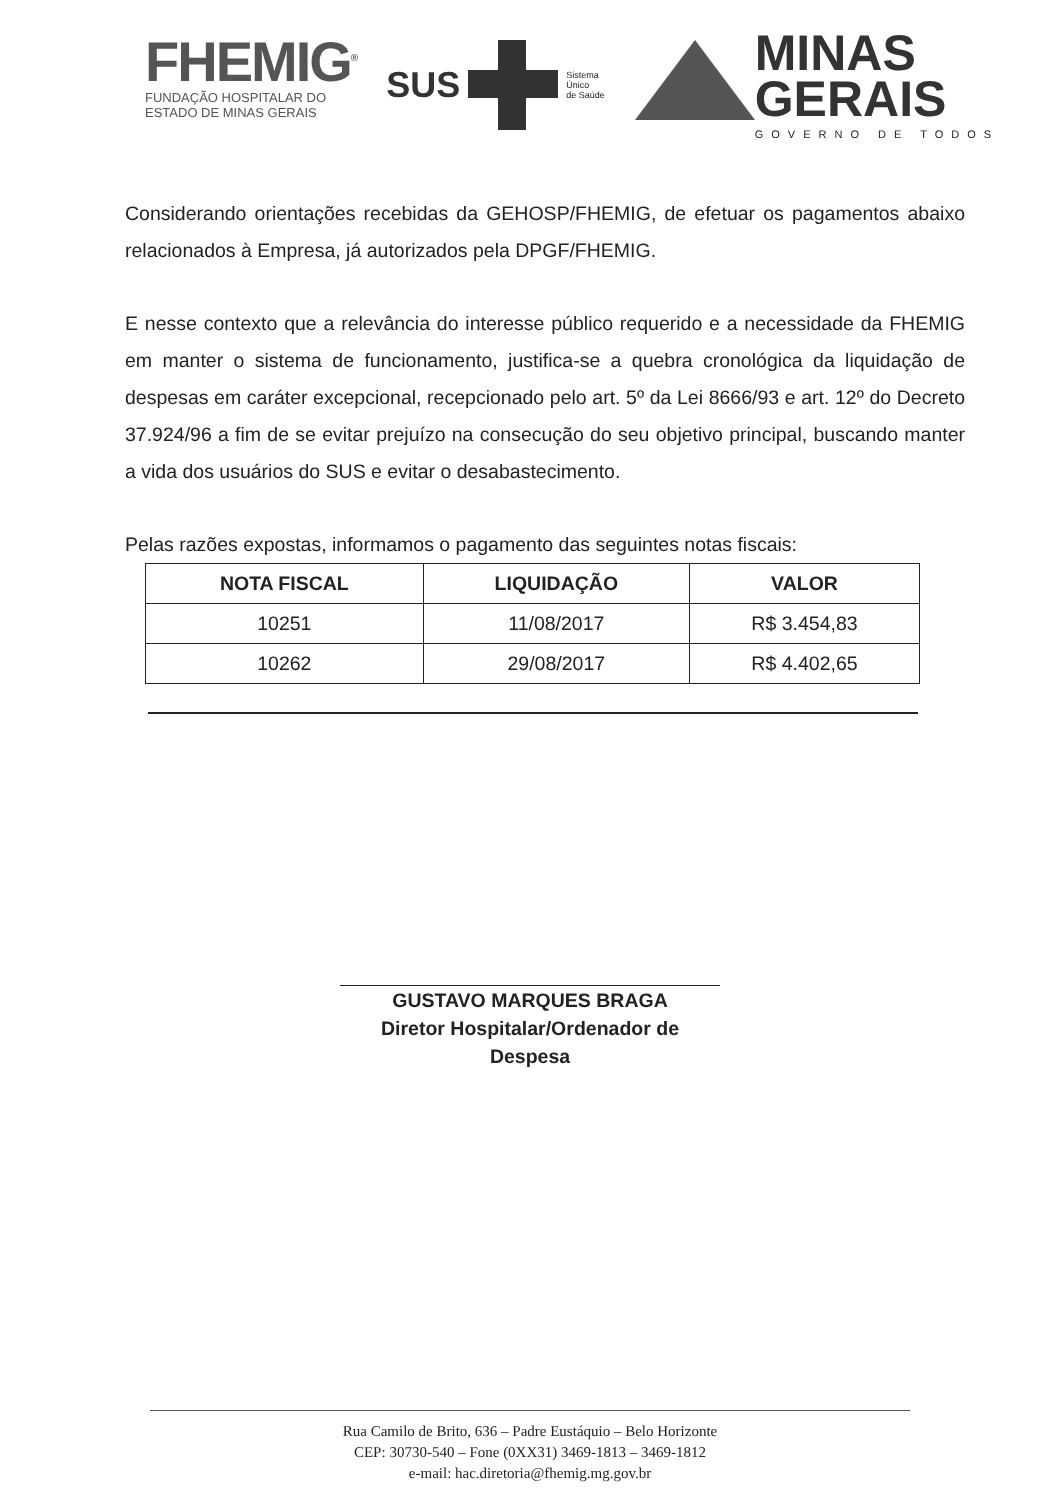FHEMIG<sup>®</sup>
FUNDAÇÃO HOSPITALAR DO
ESTADO DE MINAS GERAIS
SUS
Sistema
Único
de Saúde
MINAS
GERAIS
GOVERNO DE TODOS
Considerando orientações recebidas da GEHOSP/FHEMIG, de efetuar os pagamentos abaixo relacionados à Empresa, já autorizados pela DPGF/FHEMIG.
E nesse contexto que a relevância do interesse público requerido e a necessidade da FHEMIG em manter o sistema de funcionamento, justifica-se a quebra cronológica da liquidação de despesas em caráter excepcional, recepcionado pelo art. 5º da Lei 8666/93 e art. 12º do Decreto 37.924/96 a fim de se evitar prejuízo na consecução do seu objetivo principal, buscando manter a vida dos usuários do SUS e evitar o desabastecimento.
Pelas razões expostas, informamos o pagamento das seguintes notas fiscais:
| NOTA FISCAL | LIQUIDAÇÃO | VALOR |
| --- | --- | --- |
| 10251 | 11/08/2017 | R$ 3.454,83 |
| 10262 | 29/08/2017 | R$ 4.402,65 |
GUSTAVO MARQUES BRAGA
Diretor Hospitalar/Ordenador de Despesa
Rua Camilo de Brito, 636 – Padre Eustáquio – Belo Horizonte
CEP: 30730-540 – Fone (0XX31) 3469-1813 – 3469-1812
e-mail: hac.diretoria@fhemig.mg.gov.br